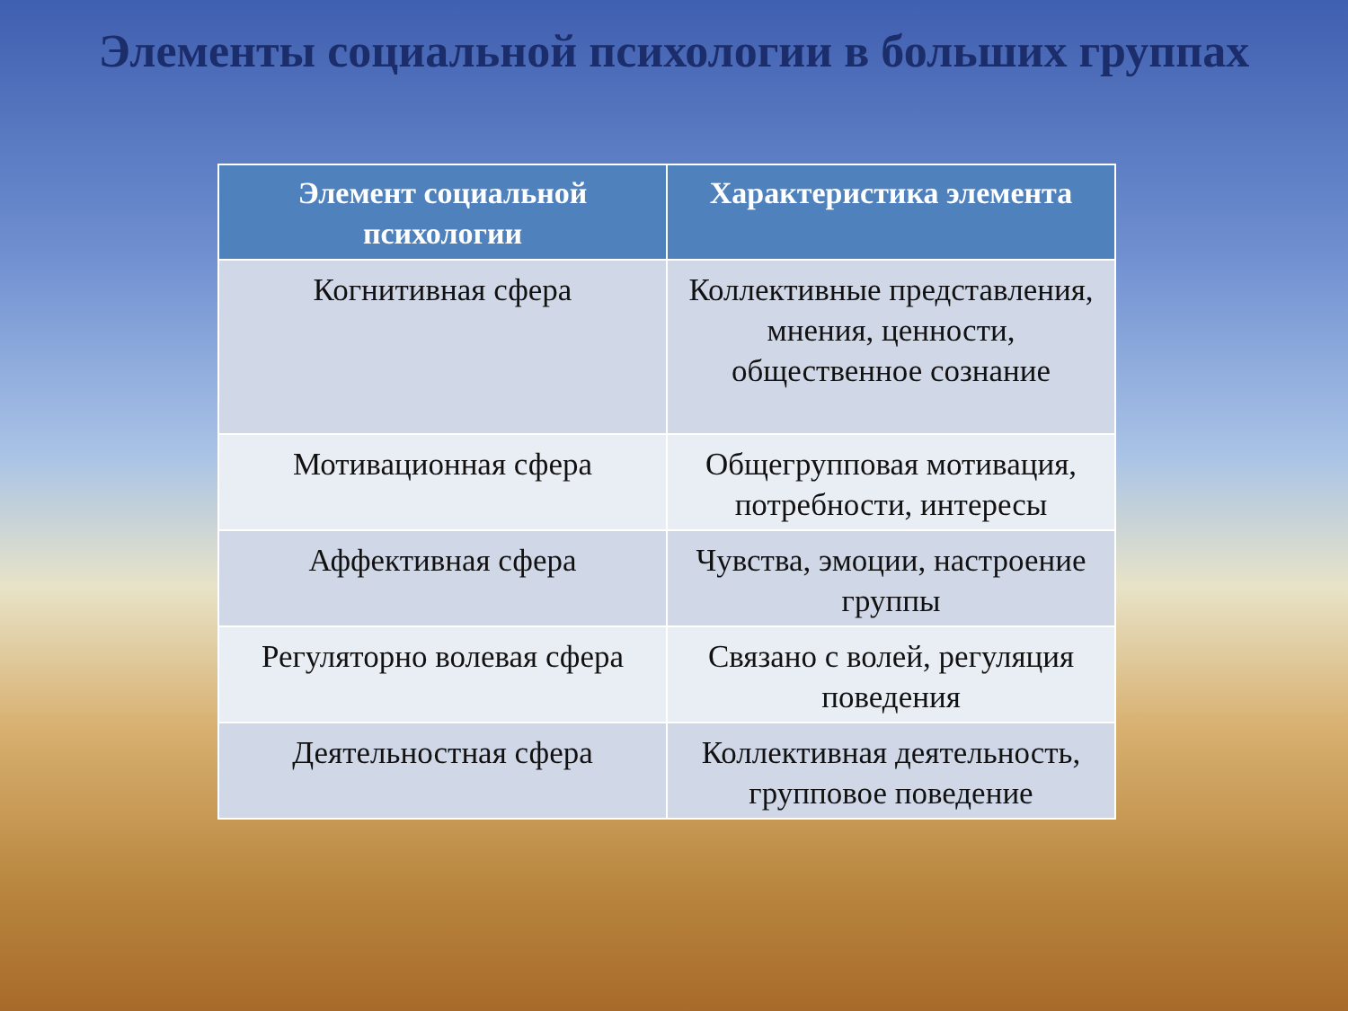Элементы социальной психологии в больших группах
| Элемент социальной психологии | Характеристика элемента |
| --- | --- |
| Когнитивная сфера | Коллективные представления, мнения, ценности, общественное сознание |
| Мотивационная сфера | Общегрупповая мотивация, потребности, интересы |
| Аффективная сфера | Чувства, эмоции, настроение группы |
| Регуляторно волевая сфера | Связано с волей, регуляция поведения |
| Деятельностная сфера | Коллективная деятельность, групповое поведение |